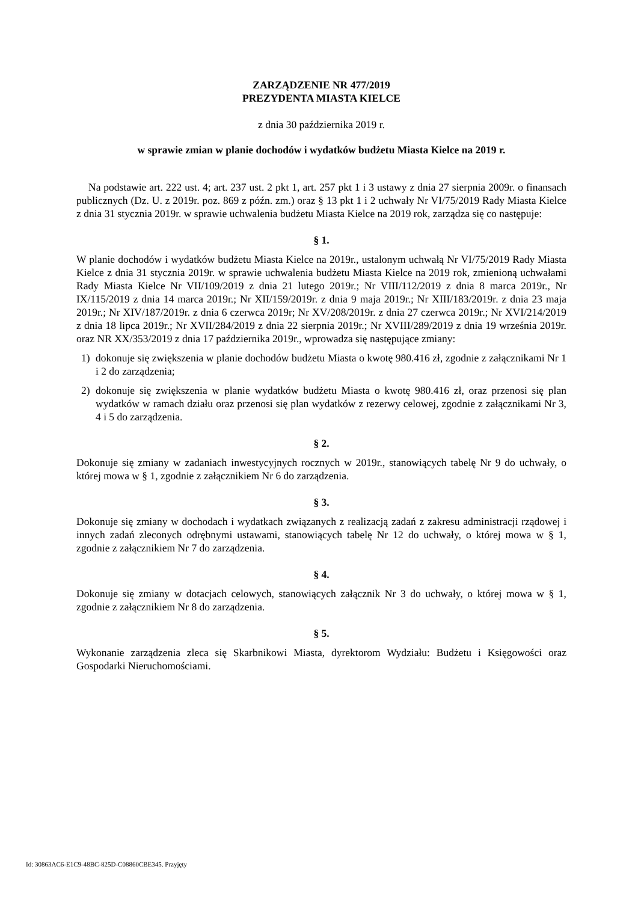ZARZĄDZENIE NR 477/2019
PREZYDENTA MIASTA KIELCE
z dnia 30 października 2019 r.
w sprawie zmian w planie dochodów i wydatków budżetu Miasta Kielce na 2019 r.
Na podstawie art. 222 ust. 4; art. 237 ust. 2 pkt 1, art. 257 pkt 1 i 3 ustawy z dnia 27 sierpnia 2009r. o finansach publicznych (Dz. U. z 2019r. poz. 869 z późn. zm.) oraz § 13 pkt 1 i 2 uchwały Nr VI/75/2019 Rady Miasta Kielce z dnia 31 stycznia 2019r. w sprawie uchwalenia budżetu Miasta Kielce na 2019 rok, zarządza się co następuje:
§ 1.
W planie dochodów i wydatków budżetu Miasta Kielce na 2019r., ustalonym uchwałą Nr VI/75/2019 Rady Miasta Kielce z dnia 31 stycznia 2019r. w sprawie uchwalenia budżetu Miasta Kielce na 2019 rok, zmienioną uchwałami Rady Miasta Kielce Nr VII/109/2019 z dnia 21 lutego 2019r.; Nr VIII/112/2019 z dnia 8 marca 2019r., Nr IX/115/2019 z dnia 14 marca 2019r.; Nr XII/159/2019r. z dnia 9 maja 2019r.; Nr XIII/183/2019r. z dnia 23 maja 2019r.; Nr XIV/187/2019r. z dnia 6 czerwca 2019r; Nr XV/208/2019r. z dnia 27 czerwca 2019r.; Nr XVI/214/2019 z dnia 18 lipca 2019r.; Nr XVII/284/2019 z dnia 22 sierpnia 2019r.; Nr XVIII/289/2019 z dnia 19 września 2019r. oraz NR XX/353/2019 z dnia 17 października 2019r., wprowadza się następujące zmiany:
1) dokonuje się zwiększenia w planie dochodów budżetu Miasta o kwotę 980.416 zł, zgodnie z załącznikami Nr 1 i 2 do zarządzenia;
2) dokonuje się zwiększenia w planie wydatków budżetu Miasta o kwotę 980.416 zł, oraz przenosi się plan wydatków w ramach działu oraz przenosi się plan wydatków z rezerwy celowej, zgodnie z załącznikami Nr 3, 4 i 5 do zarządzenia.
§ 2.
Dokonuje się zmiany w zadaniach inwestycyjnych rocznych w 2019r., stanowiących tabelę Nr 9 do uchwały, o której mowa w § 1, zgodnie z załącznikiem Nr 6 do zarządzenia.
§ 3.
Dokonuje się zmiany w dochodach i wydatkach związanych z realizacją zadań z zakresu administracji rządowej i innych zadań zleconych odrębnymi ustawami, stanowiących tabelę Nr 12 do uchwały, o której mowa w § 1, zgodnie z załącznikiem Nr 7 do zarządzenia.
§ 4.
Dokonuje się zmiany w dotacjach celowych, stanowiących załącznik Nr 3 do uchwały, o której mowa w § 1, zgodnie z załącznikiem Nr 8 do zarządzenia.
§ 5.
Wykonanie zarządzenia zleca się Skarbnikowi Miasta, dyrektorom Wydziału: Budżetu i Księgowości oraz Gospodarki Nieruchomościami.
Id: 30863AC6-E1C9-48BC-825D-C08860CBE345. Przyjęty